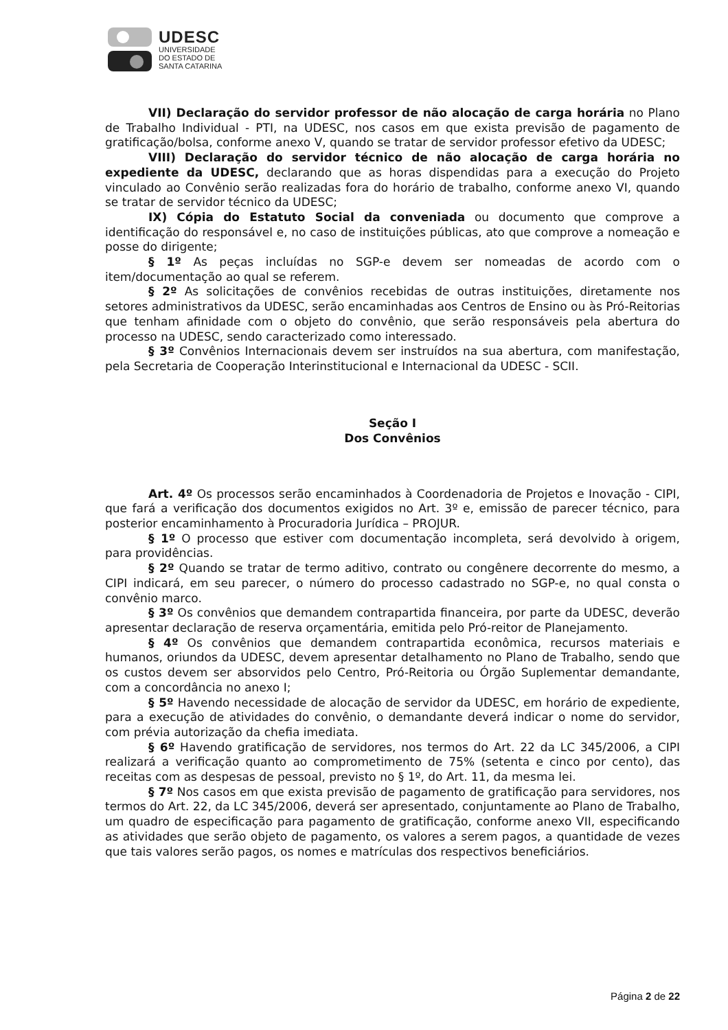UDESC
UNIVERSIDADE
DO ESTADO DE
SANTA CATARINA
VII) Declaração do servidor professor de não alocação de carga horária no Plano de Trabalho Individual - PTI, na UDESC, nos casos em que exista previsão de pagamento de gratificação/bolsa, conforme anexo V, quando se tratar de servidor professor efetivo da UDESC;
VIII) Declaração do servidor técnico de não alocação de carga horária no expediente da UDESC, declarando que as horas dispendidas para a execução do Projeto vinculado ao Convênio serão realizadas fora do horário de trabalho, conforme anexo VI, quando se tratar de servidor técnico da UDESC;
IX) Cópia do Estatuto Social da conveniada ou documento que comprove a identificação do responsável e, no caso de instituições públicas, ato que comprove a nomeação e posse do dirigente;
§ 1º As peças incluídas no SGP-e devem ser nomeadas de acordo com o item/documentação ao qual se referem.
§ 2º As solicitações de convênios recebidas de outras instituições, diretamente nos setores administrativos da UDESC, serão encaminhadas aos Centros de Ensino ou às Pró-Reitorias que tenham afinidade com o objeto do convênio, que serão responsáveis pela abertura do processo na UDESC, sendo caracterizado como interessado.
§ 3º Convênios Internacionais devem ser instruídos na sua abertura, com manifestação, pela Secretaria de Cooperação Interinstitucional e Internacional da UDESC - SCII.
Seção I
Dos Convênios
Art. 4º Os processos serão encaminhados à Coordenadoria de Projetos e Inovação - CIPI, que fará a verificação dos documentos exigidos no Art. 3º e, emissão de parecer técnico, para posterior encaminhamento à Procuradoria Jurídica – PROJUR.
§ 1º O processo que estiver com documentação incompleta, será devolvido à origem, para providências.
§ 2º Quando se tratar de termo aditivo, contrato ou congênere decorrente do mesmo, a CIPI indicará, em seu parecer, o número do processo cadastrado no SGP-e, no qual consta o convênio marco.
§ 3º Os convênios que demandem contrapartida financeira, por parte da UDESC, deverão apresentar declaração de reserva orçamentária, emitida pelo Pró-reitor de Planejamento.
§ 4º Os convênios que demandem contrapartida econômica, recursos materiais e humanos, oriundos da UDESC, devem apresentar detalhamento no Plano de Trabalho, sendo que os custos devem ser absorvidos pelo Centro, Pró-Reitoria ou Órgão Suplementar demandante, com a concordância no anexo I;
§ 5º Havendo necessidade de alocação de servidor da UDESC, em horário de expediente, para a execução de atividades do convênio, o demandante deverá indicar o nome do servidor, com prévia autorização da chefia imediata.
§ 6º Havendo gratificação de servidores, nos termos do Art. 22 da LC 345/2006, a CIPI realizará a verificação quanto ao comprometimento de 75% (setenta e cinco por cento), das receitas com as despesas de pessoal, previsto no § 1º, do Art. 11, da mesma lei.
§ 7º Nos casos em que exista previsão de pagamento de gratificação para servidores, nos termos do Art. 22, da LC 345/2006, deverá ser apresentado, conjuntamente ao Plano de Trabalho, um quadro de especificação para pagamento de gratificação, conforme anexo VII, especificando as atividades que serão objeto de pagamento, os valores a serem pagos, a quantidade de vezes que tais valores serão pagos, os nomes e matrículas dos respectivos beneficiários.
Página 2 de 22